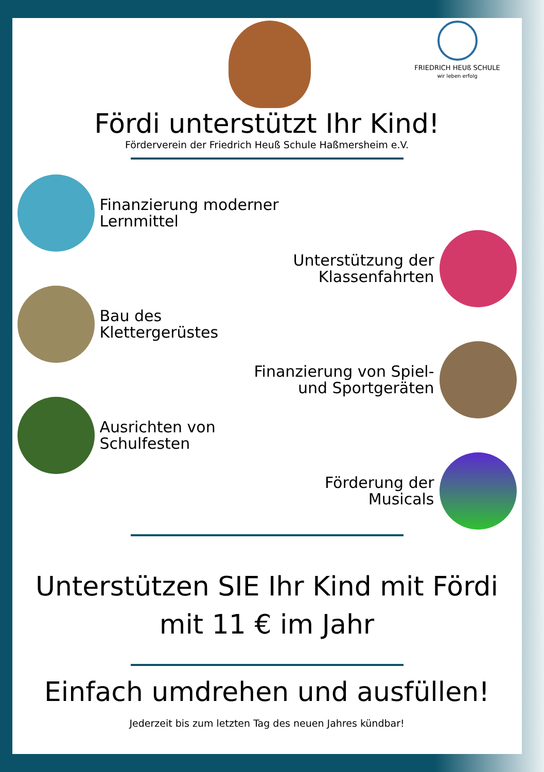FRIEDRICH HEUß SCHULE
wir leben erfolg
Fördi unterstützt Ihr Kind!
Förderverein der Friedrich Heuß Schule Haßmersheim e.V.
Finanzierung moderner
Lernmittel
Unterstützung der
Klassenfahrten
Bau des
Klettergerüstes
Finanzierung von Spiel-
und Sportgeräten
Ausrichten von
Schulfesten
Förderung der
Musicals
Unterstützen SIE Ihr Kind mit Fördi
mit 11 € im Jahr
Einfach umdrehen und ausfüllen!
Jederzeit bis zum letzten Tag des neuen Jahres kündbar!